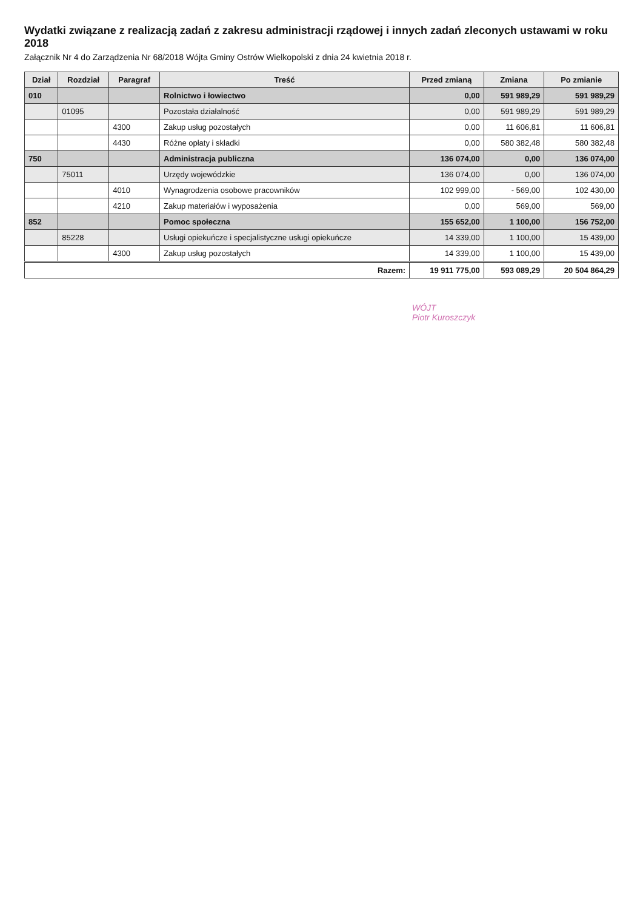Wydatki związane z realizacją zadań z zakresu administracji rządowej i innych zadań zleconych ustawami w roku 2018
Załącznik Nr 4 do Zarządzenia Nr 68/2018 Wójta Gminy Ostrów Wielkopolski z dnia 24 kwietnia 2018 r.
| Dział | Rozdział | Paragraf | Treść | Przed zmianą | Zmiana | Po zmianie |
| --- | --- | --- | --- | --- | --- | --- |
| 010 | | | Rolnictwo i łowiectwo | 0,00 | 591 989,29 | 591 989,29 |
| | 01095 | | Pozostała działalność | 0,00 | 591 989,29 | 591 989,29 |
| | | 4300 | Zakup usług pozostałych | 0,00 | 11 606,81 | 11 606,81 |
| | | 4430 | Różne opłaty i składki | 0,00 | 580 382,48 | 580 382,48 |
| 750 | | | Administracja publiczna | 136 074,00 | 0,00 | 136 074,00 |
| | 75011 | | Urzędy wojewódzkie | 136 074,00 | 0,00 | 136 074,00 |
| | | 4010 | Wynagrodzenia osobowe pracowników | 102 999,00 | - 569,00 | 102 430,00 |
| | | 4210 | Zakup materiałów i wyposażenia | 0,00 | 569,00 | 569,00 |
| 852 | | | Pomoc społeczna | 155 652,00 | 1 100,00 | 156 752,00 |
| | 85228 | | Usługi opiekuńcze i specjalistyczne usługi opiekuńcze | 14 339,00 | 1 100,00 | 15 439,00 |
| | | 4300 | Zakup usług pozostałych | 14 339,00 | 1 100,00 | 15 439,00 |
| Razem: | | | | 19 911 775,00 | 593 089,29 | 20 504 864,29 |
WÓJT
Piotr Kuroszczyk